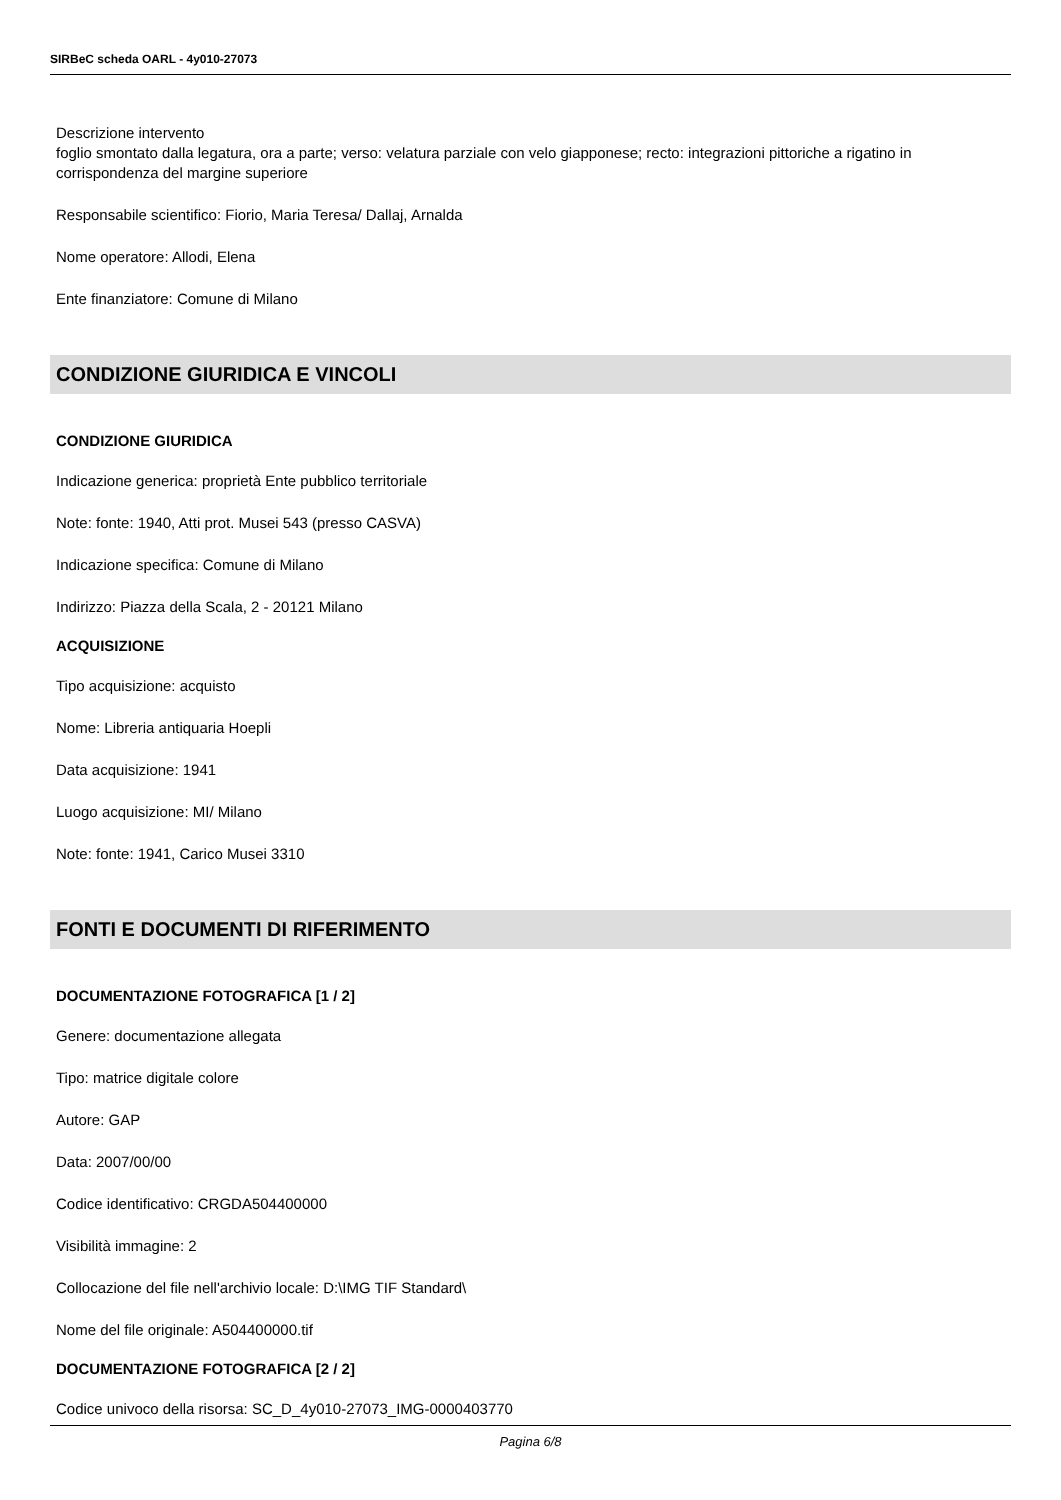SIRBeC scheda OARL - 4y010-27073
Descrizione intervento
foglio smontato dalla legatura, ora a parte; verso: velatura parziale con velo giapponese; recto: integrazioni pittoriche a rigatino in corrispondenza del margine superiore
Responsabile scientifico: Fiorio, Maria Teresa/ Dallaj, Arnalda
Nome operatore: Allodi, Elena
Ente finanziatore: Comune di Milano
CONDIZIONE GIURIDICA E VINCOLI
CONDIZIONE GIURIDICA
Indicazione generica: proprietà Ente pubblico territoriale
Note: fonte: 1940, Atti prot. Musei 543 (presso CASVA)
Indicazione specifica: Comune di Milano
Indirizzo: Piazza della Scala, 2 - 20121 Milano
ACQUISIZIONE
Tipo acquisizione: acquisto
Nome: Libreria antiquaria Hoepli
Data acquisizione: 1941
Luogo acquisizione: MI/ Milano
Note: fonte: 1941, Carico Musei 3310
FONTI E DOCUMENTI DI RIFERIMENTO
DOCUMENTAZIONE FOTOGRAFICA [1 / 2]
Genere: documentazione allegata
Tipo: matrice digitale colore
Autore: GAP
Data: 2007/00/00
Codice identificativo: CRGDA504400000
Visibilità immagine: 2
Collocazione del file nell'archivio locale: D:\IMG TIF Standard\
Nome del file originale: A504400000.tif
DOCUMENTAZIONE FOTOGRAFICA [2 / 2]
Codice univoco della risorsa: SC_D_4y010-27073_IMG-0000403770
Pagina 6/8